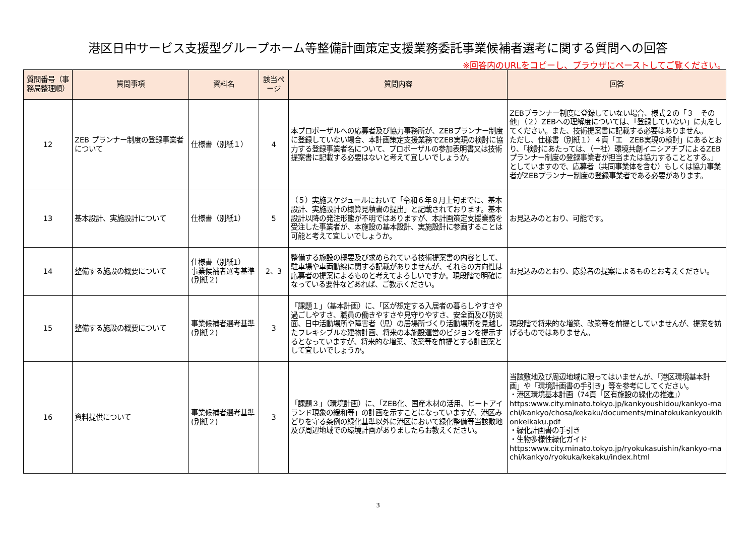港区日中サービス支援型グループホーム等整備計画策定支援業務委託事業候補者選考に関する質問への回答
※回答内のURLをコピーし、ブラウザにペーストしてご覧ください。
| 質問番号（事務局整理順） | 質問事項 | 資料名 | 該当ページ | 質問内容 | 回答 |
| --- | --- | --- | --- | --- | --- |
| 12 | ZEB プランナー制度の登録事業者について | 仕様書（別紙１） | 4 | 本プロポーザルへの応募者及び協力事務所が、ZEBプランナー制度に登録していない場合、本計画策定支援業務でZEB実現の検討に協力する登録事業者名について、プロポーザルの参加表明書又は技術提案書に記載する必要はないと考えて宜しいでしょうか。 | ZEBプランナー制度に登録していない場合、様式２の「３ その他」（２）ZEBへの理解度については、「登録していない」に丸をしてください。また、技術提案書に記載する必要はありません。 ただし、仕様書（別紙１）４頁「エ ZEB実現の検討」にあるとおり、「検討にあたっては、（一社）環境共創イニシアチブによるZEBプランナー制度の登録事業者が担当または協力することとする。」としていますので、応募者（共同事業体を含む）もしくは協力事業者がZEBプランナー制度の登録事業者である必要があります。 |
| 13 | 基本設計、実施設計について | 仕様書（別紙1） | 5 | （５）実施スケジュールにおいて「令和６年８月上旬までに、基本設計、実施設計の概算見積書の提出」と記載されております。基本設計以降の発注形態が不明ではありますが、本計画策定支援業務を受注した事業者が、本施設の基本設計、実施設計に参画することは可能と考えて宜しいでしょうか。 | お見込みのとおり、可能です。 |
| 14 | 整備する施設の概要について | 仕様書（別紙1） 事業候補者選考基準(別紙２) | 2、3 | 整備する施設の概要及び求められている技術提案書の内容として、駐車場や車両動線に関する記載がありませんが、それらの方向性は応募者の提案によるものと考えてよろしいですか。現段階で明確になっている要件などあれば、ご教示ください。 | お見込みのとおり、応募者の提案によるものとお考えください。 |
| 15 | 整備する施設の概要について | 事業候補者選考基準(別紙２) | 3 | 「課題１」（基本計画）に、「区が想定する入居者の暮らしやすさや過ごしやすさ、職員の働きやすさや見守りやすさ、安全面及び防災面、日中活動場所や障害者（児）の居場所づくり活動場所を見越したフレキシブルな建物計画、将来の本施設運営のビジョンを提示するとなっていますが、将来的な増築、改築等を前提とする計画案として宜しいでしょうか。 | 現段階で将来的な増築、改築等を前提としていませんが、提案を妨げるものではありません。 |
| 16 | 資料提供について | 事業候補者選考基準(別紙２) | 3 | 「課題３」（環境計画）に、「ZEB化、国産木材の活用、ヒートアイランド現象の緩和等」の計画を示すことになっていますが、港区みどりを守る条例の緑化基準以外に港区において緑化整備等当該敷地及び周辺地域での環境計画がありましたらお教えください。 | 当該敷地及び周辺地域に限ってはいませんが、「港区環境基本計画」や「環境計画書の手引き」等を参考にしてください。 ・港区環境基本計画（74頁「区有施設の緑化の推進」） https:www.city.minato.tokyo.jp/kankyoushidou/kankyo-machi/kankyo/chosa/kekaku/documents/minatokukankyoukihonkeikaku.pdf ・緑化計画書の手引き ・生物多様性緑化ガイド https:www.city.minato.tokyo.jp/ryokukasuishin/kankyo-machi/kankyo/ryokuka/kekaku/index.html |
3